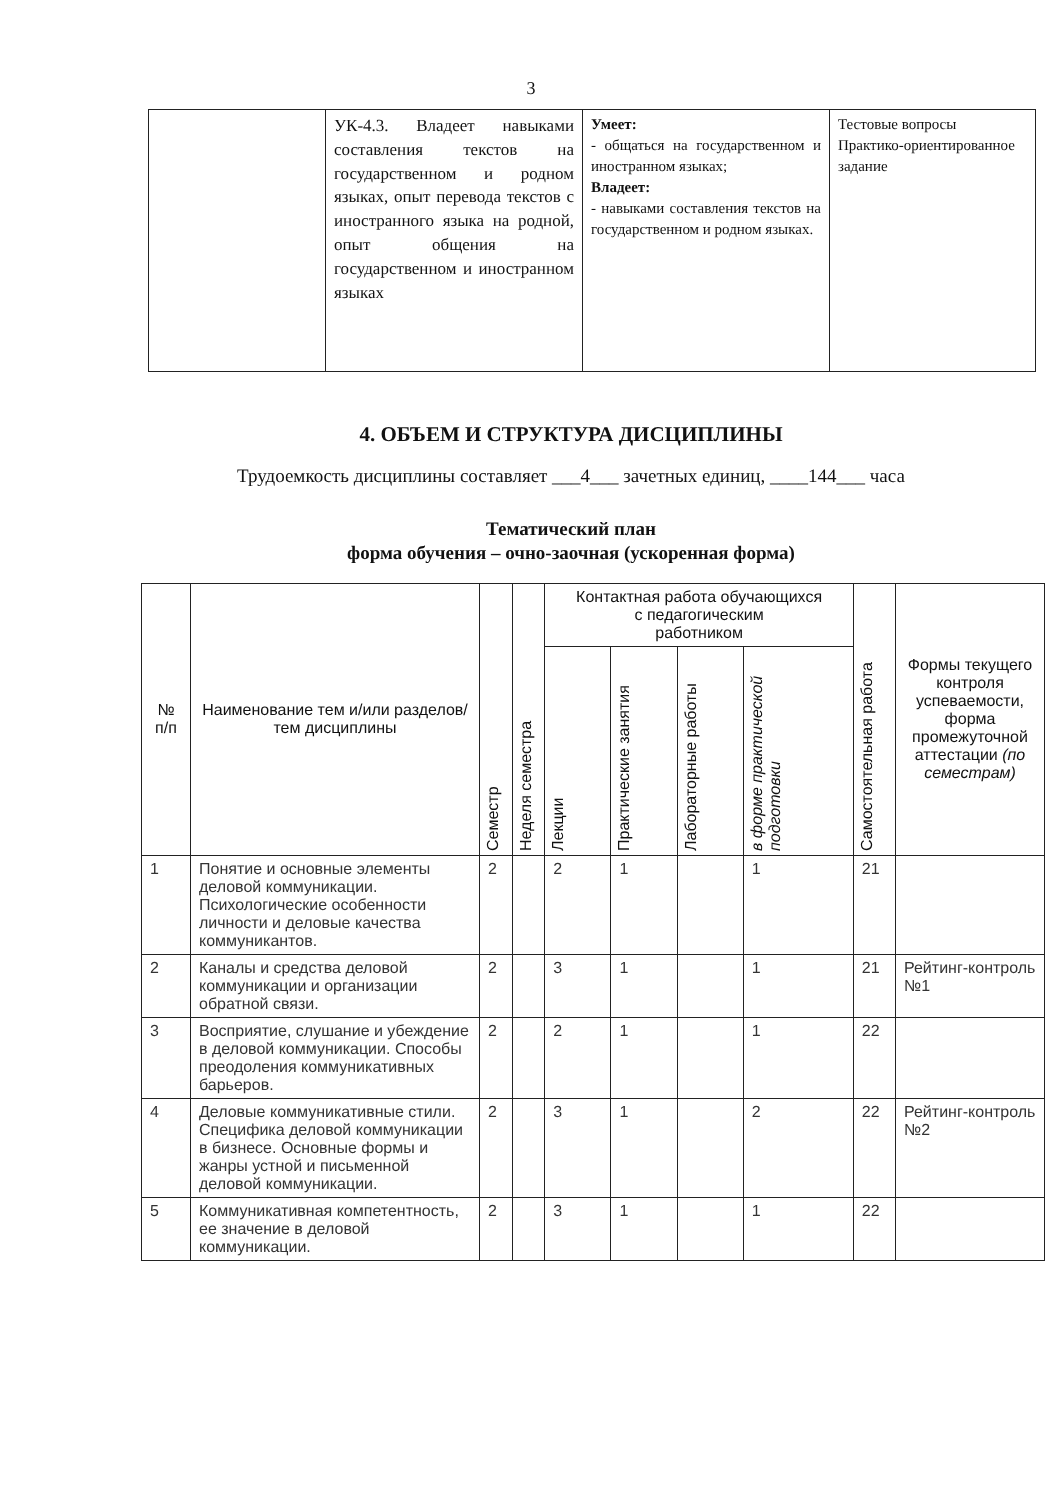3
| | УК-4.3. Владеет навыками составления текстов на государственном и родном языках, опыт перевода текстов с иностранного языка на родной, опыт общения на государственном и иностранном языках | Умеет: - общаться на государственном и иностранном языках; Владеет: - навыками составления текстов на государственном и родном языках. | Тестовые вопросы Практико-ориентированное задание |
4. ОБЪЕМ И СТРУКТУРА ДИСЦИПЛИНЫ
Трудоемкость дисциплины составляет ___4___ зачетных единиц, ____144___ часа
Тематический план
форма обучения – очно-заочная (ускоренная форма)
| № п/п | Наименование тем и/или разделов/тем дисциплины | Семестр | Неделя семестра | Контактная работа обучающихся с педагогическим работником | | | | Самостоятельная работа | Формы текущего контроля успеваемости, форма промежуточной аттестации (по семестрам) |
| --- | --- | --- | --- | --- | --- | --- | --- | --- | --- |
| | | | | Лекции | Практические занятия | Лабораторные работы | в форме практической подготовки | | |
| 1 | Понятие и основные элементы деловой коммуникации. Психологические особенности личности и деловые качества коммуникантов. | 2 | | 2 | 1 | | 1 | 21 | |
| 2 | Каналы и средства деловой коммуникации и организации обратной связи. | 2 | | 3 | 1 | | 1 | 21 | Рейтинг-контроль №1 |
| 3 | Восприятие, слушание и убеждение в деловой коммуникации. Способы преодоления коммуникативных барьеров. | 2 | | 2 | 1 | | 1 | 22 | |
| 4 | Деловые коммуникативные стили. Специфика деловой коммуникации в бизнесе. Основные формы и жанры устной и письменной деловой коммуникации. | 2 | | 3 | 1 | | 2 | 22 | Рейтинг-контроль №2 |
| 5 | Коммуникативная компетентность, ее значение в деловой коммуникации. | 2 | | 3 | 1 | | 1 | 22 | |